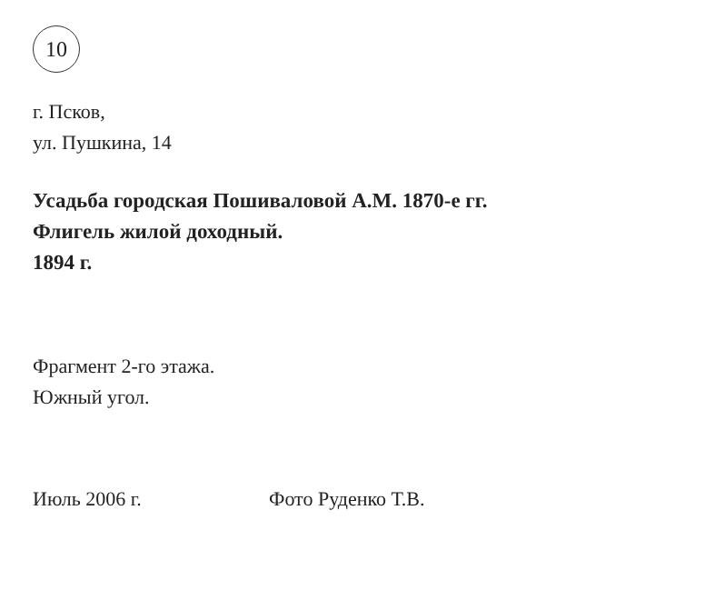10
г. Псков,
ул. Пушкина, 14
Усадьба городская Пошиваловой А.М. 1870-е гг.
Флигель жилой доходный.
1894 г.
Фрагмент 2-го этажа.
Южный угол.
Июль 2006 г. Фото Руденко Т.В.